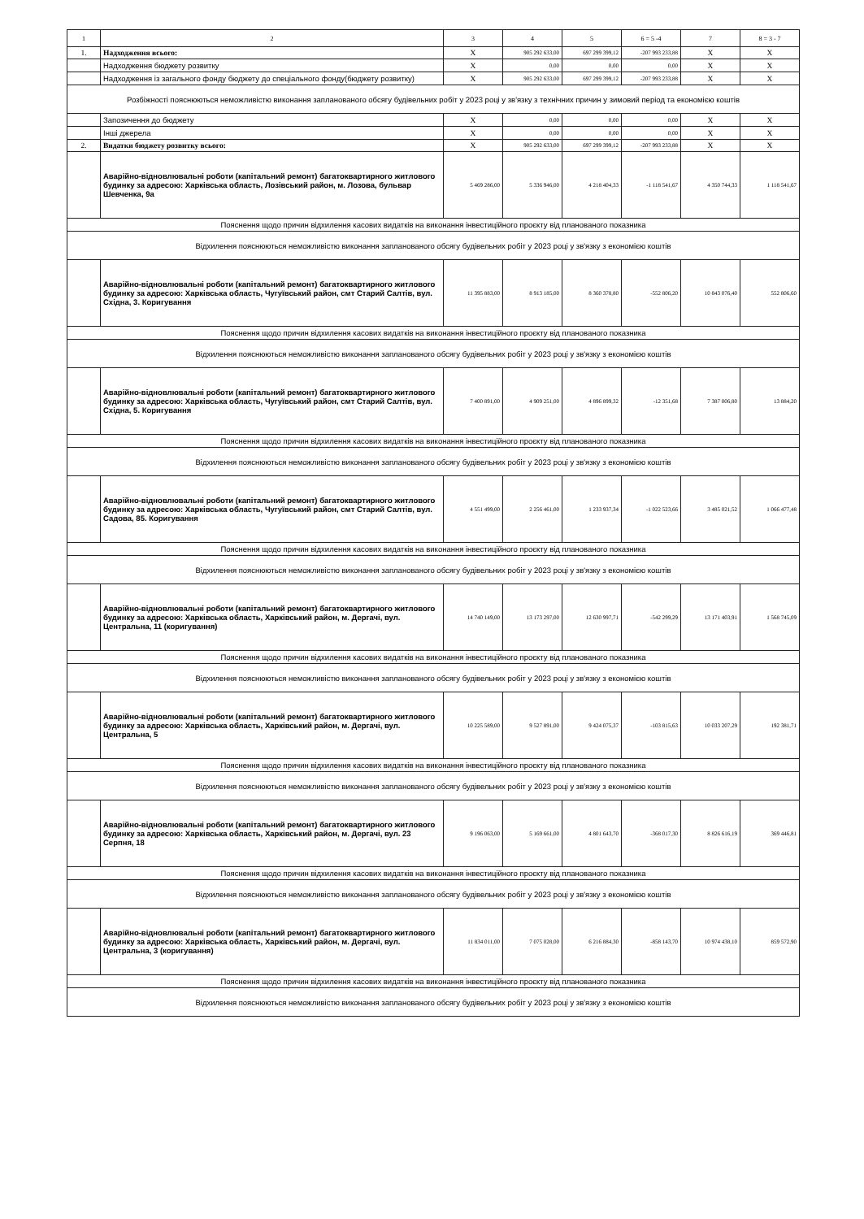| 1 | 2 | 3 | 4 | 5 | 6 = 5 -4 | 7 | 8 = 3 - 7 |
| --- | --- | --- | --- | --- | --- | --- | --- |
| 1. | Надходження всього: | X | 905 292 633,00 | 697 299 399,12 | -207 993 233,88 | X | X |
| | Надходження бюджету розвитку | X | 0,00 | 0,00 | 0,00 | X | X |
| | Надходження із загального фонду бюджету до спеціального фонду(бюджету розвитку) | X | 905 292 633,00 | 697 299 399,12 | -207 993 233,88 | X | X |
| Розбіжності пояснюються неможливістю виконання запланованого обсягу будівельних робіт у 2023 році у зв'язку з технічних причин у зимовий період та економією коштів | | | | | | | |
| | Запозичення до бюджету | X | 0,00 | 0,00 | 0,00 | X | X |
| | Інші джерела | X | 0,00 | 0,00 | 0,00 | X | X |
| 2. | Видатки бюджету розвитку всього: | X | 905 292 633,00 | 697 299 399,12 | -207 993 233,88 | X | X |
| | Аварійно-відновлювальні роботи (капітальний ремонт) багатоквартирного житлового будинку за адресою: Харківська область, Лозівський район, м. Лозова, бульвар Шевченка, 9а | 5 469 286,00 | 5 336 946,00 | 4 218 404,33 | -1 118 541,67 | 4 350 744,33 | 1 118 541,67 |
| Пояснення щодо причин відхилення касових видатків на виконання інвестиційного проєкту від планованого показника | | | | | | | |
| Відхилення пояснюються неможливістю виконання запланованого обсягу будівельних робіт у 2023 році у зв'язку з економією коштів | | | | | | | |
| | Аварійно-відновлювальні роботи (капітальний ремонт) багатоквартирного житлового будинку за адресою: Харківська область, Чугуївський район, смт Старий Салтів, вул. Східна, 3. Коригування | 11 395 883,00 | 8 913 185,00 | 8 360 378,80 | -552 806,20 | 10 843 076,40 | 552 806,60 |
| Пояснення щодо причин відхилення касових видатків на виконання інвестиційного проєкту від планованого показника | | | | | | | |
| Відхилення пояснюються неможливістю виконання запланованого обсягу будівельних робіт у 2023 році у зв'язку з економією коштів | | | | | | | |
| | Аварійно-відновлювальні роботи (капітальний ремонт) багатоквартирного житлового будинку за адресою: Харківська область, Чугуївський район, смт Старий Салтів, вул. Східна, 5. Коригування | 7 400 891,00 | 4 909 251,00 | 4 896 899,32 | -12 351,68 | 7 387 006,80 | 13 884,20 |
| Пояснення щодо причин відхилення касових видатків на виконання інвестиційного проєкту від планованого показника | | | | | | | |
| Відхилення пояснюються неможливістю виконання запланованого обсягу будівельних робіт у 2023 році у зв'язку з економією коштів | | | | | | | |
| | Аварійно-відновлювальні роботи (капітальний ремонт) багатоквартирного житлового будинку за адресою: Харківська область, Чугуївський район, смт Старий Салтів, вул. Садова, 85. Коригування | 4 551 499,00 | 2 256 461,00 | 1 233 937,34 | -1 022 523,66 | 3 485 021,52 | 1 066 477,48 |
| Пояснення щодо причин відхилення касових видатків на виконання інвестиційного проєкту від планованого показника | | | | | | | |
| Відхилення пояснюються неможливістю виконання запланованого обсягу будівельних робіт у 2023 році у зв'язку з економією коштів | | | | | | | |
| | Аварійно-відновлювальні роботи (капітальний ремонт) багатоквартирного житлового будинку за адресою: Харківська область, Харківський район, м. Дергачі, вул. Центральна, 11 (коригування) | 14 740 149,00 | 13 173 297,00 | 12 630 997,71 | -542 299,29 | 13 171 403,91 | 1 568 745,09 |
| Пояснення щодо причин відхилення касових видатків на виконання інвестиційного проєкту від планованого показника | | | | | | | |
| Відхилення пояснюються неможливістю виконання запланованого обсягу будівельних робіт у 2023 році у зв'язку з економією коштів | | | | | | | |
| | Аварійно-відновлювальні роботи (капітальний ремонт) багатоквартирного житлового будинку за адресою: Харківська область, Харківський район, м. Дергачі, вул. Центральна, 5 | 10 225 589,00 | 9 527 891,00 | 9 424 075,37 | -103 815,63 | 10 033 207,29 | 192 381,71 |
| Пояснення щодо причин відхилення касових видатків на виконання інвестиційного проєкту від планованого показника | | | | | | | |
| Відхилення пояснюються неможливістю виконання запланованого обсягу будівельних робіт у 2023 році у зв'язку з економією коштів | | | | | | | |
| | Аварійно-відновлювальні роботи (капітальний ремонт) багатоквартирного житлового будинку за адресою: Харківська область, Харківський район, м. Дергачі, вул. 23 Серпня, 18 | 9 196 063,00 | 5 169 661,00 | 4 801 643,70 | -368 017,30 | 8 826 616,19 | 369 446,81 |
| Пояснення щодо причин відхилення касових видатків на виконання інвестиційного проєкту від планованого показника | | | | | | | |
| Відхилення пояснюються неможливістю виконання запланованого обсягу будівельних робіт у 2023 році у зв'язку з економією коштів | | | | | | | |
| | Аварійно-відновлювальні роботи (капітальний ремонт) багатоквартирного житлового будинку за адресою: Харківська область, Харківський район, м. Дергачі, вул. Центральна, 3 (коригування) | 11 834 011,00 | 7 075 028,00 | 6 216 884,30 | -858 143,70 | 10 974 438,10 | 859 572,90 |
| Пояснення щодо причин відхилення касових видатків на виконання інвестиційного проєкту від планованого показника | | | | | | | |
| Відхилення пояснюються неможливістю виконання запланованого обсягу будівельних робіт у 2023 році у зв'язку з економією коштів | | | | | | | |